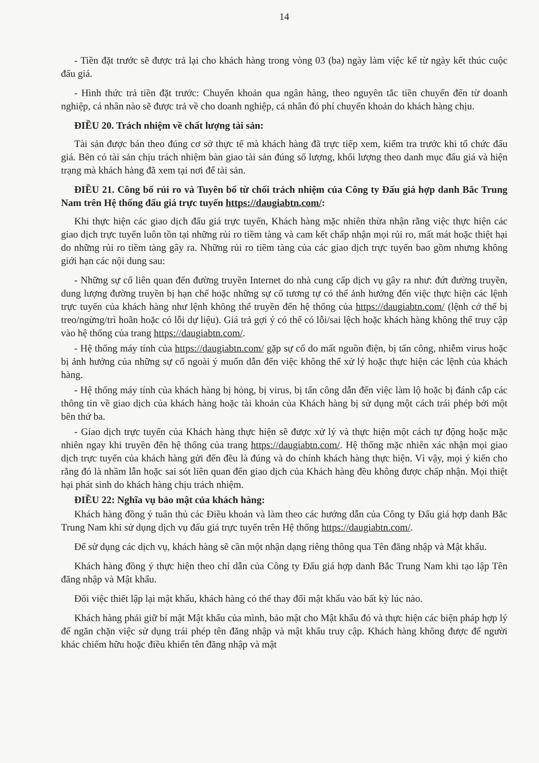14
- Tiền đặt trước sẽ được trả lại cho khách hàng trong vòng 03 (ba) ngày làm việc kể từ ngày kết thúc cuộc đấu giá.
- Hình thức trả tiền đặt trước: Chuyển khoản qua ngân hàng, theo nguyên tắc tiền chuyển đến từ doanh nghiệp, cá nhân nào sẽ được trả về cho doanh nghiệp, cá nhân đó phí chuyển khoản do khách hàng chịu.
ĐIỀU 20. Trách nhiệm về chất lượng tài sản:
Tài sản được bán theo đúng cơ sở thực tế mà khách hàng đã trực tiếp xem, kiểm tra trước khi tổ chức đấu giá. Bên có tài sản chịu trách nhiệm bàn giao tài sản đúng số lượng, khối lượng theo danh mục đấu giá và hiện trạng mà khách hàng đã xem tại nơi để tài sản.
ĐIỀU 21. Công bố rủi ro và Tuyên bố từ chối trách nhiệm của Công ty Đấu giá hợp danh Bắc Trung Nam trên Hệ thống đấu giá trực tuyến https://daugiabtn.com/:
Khi thực hiện các giao dịch đấu giá trực tuyến, Khách hàng mặc nhiên thừa nhận rằng việc thực hiện các giao dịch trực tuyến luôn tồn tại những rủi ro tiềm tàng và cam kết chấp nhận mọi rủi ro, mất mát hoặc thiệt hại do những rủi ro tiềm tàng gây ra. Những rủi ro tiềm tàng của các giao dịch trực tuyến bao gồm nhưng không giới hạn các nội dung sau:
- Những sự cố liên quan đến đường truyền Internet do nhà cung cấp dịch vụ gây ra như: đứt đường truyền, dung lượng đường truyền bị hạn chế hoặc những sự cố tương tự có thể ảnh hưởng đến việc thực hiện các lệnh trực tuyến của khách hàng như lệnh không thể truyền đến hệ thống của https://daugiabtn.com/ (lệnh cớ thể bị treo/ngừng/trì hoãn hoặc có lỗi dự liệu). Giá trả gợi ý có thể có lỗi/sai lệch hoặc khách hàng không thể truy cập vào hệ thống của trang https://daugiabtn.com/.
- Hệ thống máy tính của https://daugiabtn.com/ gặp sự cố do mất nguồn điện, bị tấn công, nhiễm virus hoặc bị ảnh hưởng của những sự cố ngoài ý muốn dẫn đến việc không thể xử lý hoặc thực hiện các lệnh của khách hàng.
- Hệ thống máy tính của khách hàng bị hỏng, bị virus, bị tấn công dẫn đến việc làm lộ hoặc bị đánh cắp các thông tin về giao dịch của khách hàng hoặc tài khoản của Khách hàng bị sử dụng một cách trái phép bởi một bên thứ ba.
- Giao dịch trực tuyến của Khách hàng thực hiện sẽ được xử lý và thực hiện một cách tự động hoặc mặc nhiên ngay khi truyền đến hệ thống của trang https://daugiabtn.com/. Hệ thống mặc nhiên xác nhận mọi giao dịch trực tuyến của khách hàng gửi đến đều là đúng và do chính khách hàng thực hiện. Vì vậy, mọi ý kiến cho rằng đó là nhầm lẫn hoặc sai sót liên quan đến giao dịch của Khách hàng đều không được chấp nhận. Mọi thiệt hại phát sinh do khách hàng chịu trách nhiệm.
ĐIỀU 22: Nghĩa vụ bảo mật của khách hàng:
Khách hàng đồng ý tuân thủ các Điều khoản và làm theo các hướng dẫn của Công ty Đấu giá hợp danh Bắc Trung Nam khi sử dụng dịch vụ đấu giá trực tuyến trên Hệ thống https://daugiabtn.com/.
Để sử dụng các dịch vụ, khách hàng sẽ cần một nhận dạng riêng thông qua Tên đăng nhập và Mật khẩu.
Khách hàng đồng ý thực hiện theo chỉ dẫn của Công ty Đấu giá hợp danh Bắc Trung Nam khi tạo lập Tên đăng nhập và Mật khẩu.
Đối việc thiết lập lại mật khẩu, khách hàng có thể thay đổi mật khẩu vào bất kỳ lúc nào.
Khách hàng phải giữ bí mật Mật khẩu của mình, bảo mật cho Mật khẩu đó và thực hiện các biện pháp hợp lý để ngăn chặn việc sử dụng trái phép tên đăng nhập và mật khẩu truy cập. Khách hàng không được để người khác chiếm hữu hoặc điều khiển tên đăng nhập và mật